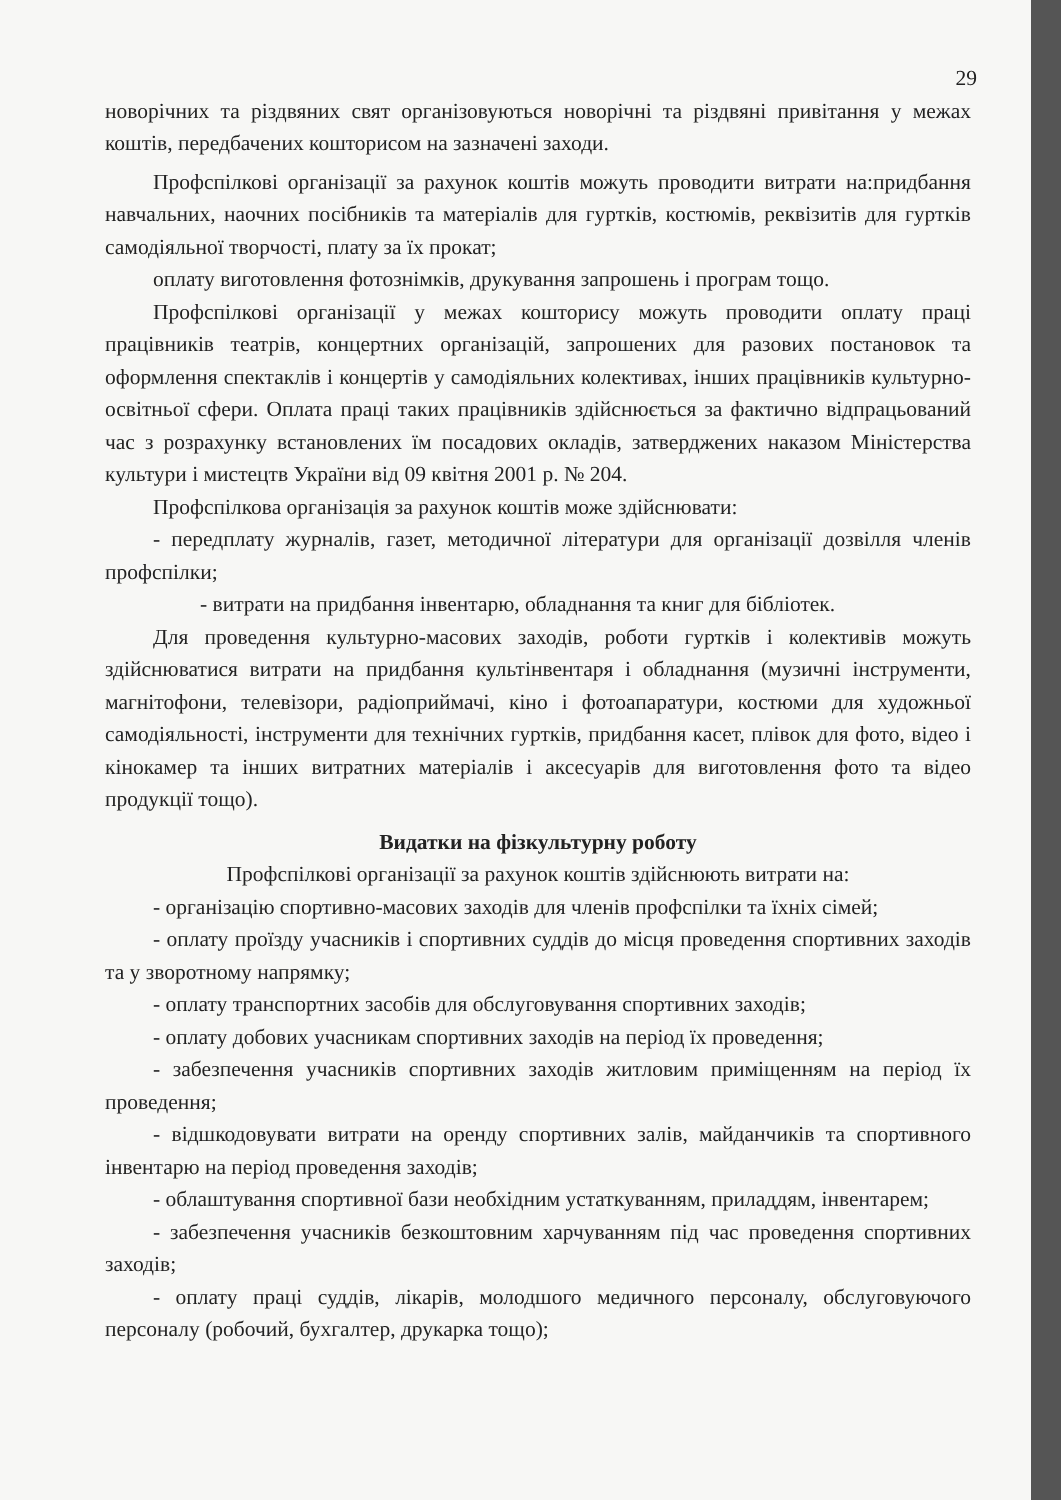29
новорічних та різдвяних свят організовуються новорічні та різдвяні привітання у межах коштів, передбачених кошторисом на зазначені заходи.
Профспілкові організації за рахунок коштів можуть проводити витрати на:придбання навчальних, наочних посібників та матеріалів для гуртків, костюмів, реквізитів для гуртків самодіяльної творчості, плату за їх прокат;
оплату виготовлення фотознімків, друкування запрошень і програм тощо.
Профспілкові організації у межах кошторису можуть проводити оплату праці працівників театрів, концертних організацій, запрошених для разових постановок та оформлення спектаклів і концертів у самодіяльних колективах, інших працівників культурно-освітньої сфери. Оплата праці таких працівників здійснюється за фактично відпрацьований час з розрахунку встановлених їм посадових окладів, затверджених наказом Міністерства культури і мистецтв України від 09 квітня 2001 р. № 204.
Профспілкова організація за рахунок коштів може здійснювати:
- передплату журналів, газет, методичної літератури для організації дозвілля членів профспілки;
- витрати на придбання інвентарю, обладнання та книг для бібліотек.
Для проведення культурно-масових заходів, роботи гуртків і колективів можуть здійснюватися витрати на придбання культінвентаря і обладнання (музичні інструменти, магнітофони, телевізори, радіоприймачі, кіно і фотоапаратури, костюми для художньої самодіяльності, інструменти для технічних гуртків, придбання касет, плівок для фото, відео і кінокамер та інших витратних матеріалів і аксесуарів для виготовлення фото та відео продукції тощо).
Видатки на фізкультурну роботу
Профспілкові організації за рахунок коштів здійснюють витрати на:
- організацію спортивно-масових заходів для членів профспілки та їхніх сімей;
- оплату проїзду учасників і спортивних суддів до місця проведення спортивних заходів та у зворотному напрямку;
- оплату транспортних засобів для обслуговування спортивних заходів;
- оплату добових учасникам спортивних заходів на період їх проведення;
- забезпечення учасників спортивних заходів житловим приміщенням на період їх проведення;
- відшкодовувати витрати на оренду спортивних залів, майданчиків та спортивного інвентарю на період проведення заходів;
- облаштування спортивної бази необхідним устаткуванням, приладдям, інвентарем;
- забезпечення учасників безкоштовним харчуванням під час проведення спортивних заходів;
- оплату праці суддів, лікарів, молодшого медичного персоналу, обслуговуючого персоналу (робочий, бухгалтер, друкарка тощо);